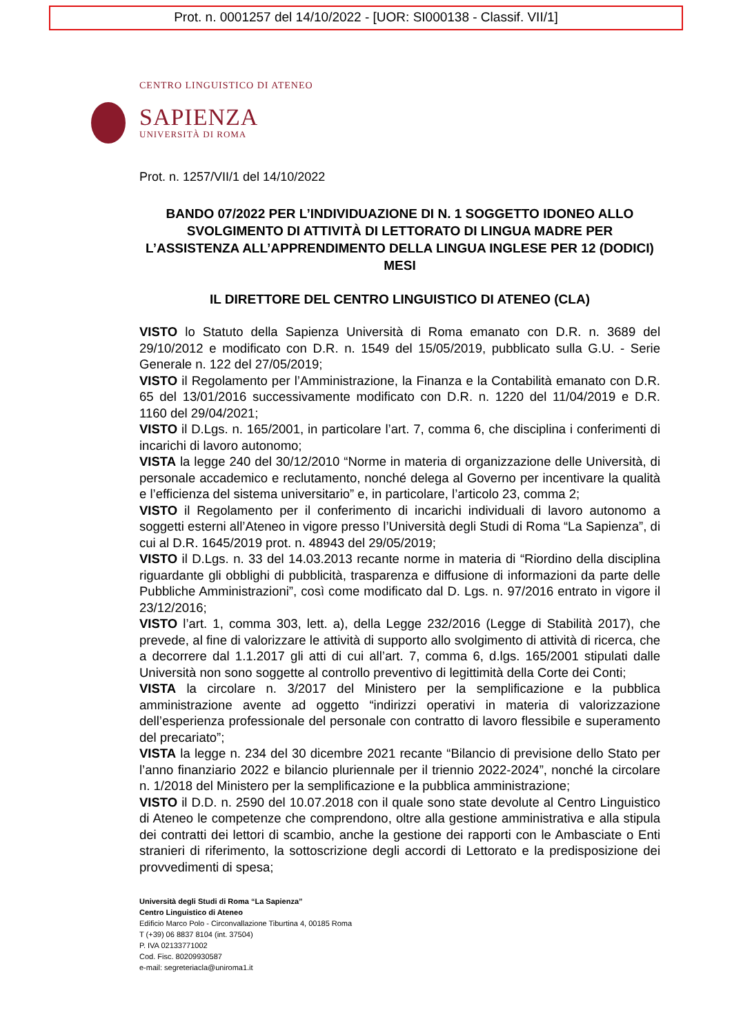Prot. n. 0001257 del 14/10/2022 - [UOR: SI000138 - Classif. VII/1]
CENTRO LINGUISTICO DI ATENEO
SAPIENZA
UNIVERSITÀ DI ROMA
Prot. n. 1257/VII/1 del 14/10/2022
BANDO 07/2022 PER L’INDIVIDUAZIONE DI N. 1 SOGGETTO IDONEO ALLO SVOLGIMENTO DI ATTIVITÀ DI LETTORATO DI LINGUA MADRE PER L’ASSISTENZA ALL’APPRENDIMENTO DELLA LINGUA INGLESE PER 12 (DODICI) MESI
IL DIRETTORE DEL CENTRO LINGUISTICO DI ATENEO (CLA)
VISTO lo Statuto della Sapienza Università di Roma emanato con D.R. n. 3689 del 29/10/2012 e modificato con D.R. n. 1549 del 15/05/2019, pubblicato sulla G.U. - Serie Generale n. 122 del 27/05/2019;
VISTO il Regolamento per l’Amministrazione, la Finanza e la Contabilità emanato con D.R. 65 del 13/01/2016 successivamente modificato con D.R. n. 1220 del 11/04/2019 e D.R. 1160 del 29/04/2021;
VISTO il D.Lgs. n. 165/2001, in particolare l’art. 7, comma 6, che disciplina i conferimenti di incarichi di lavoro autonomo;
VISTA la legge 240 del 30/12/2010 “Norme in materia di organizzazione delle Università, di personale accademico e reclutamento, nonché delega al Governo per incentivare la qualità e l’efficienza del sistema universitario” e, in particolare, l’articolo 23, comma 2;
VISTO il Regolamento per il conferimento di incarichi individuali di lavoro autonomo a soggetti esterni all’Ateneo in vigore presso l’Università degli Studi di Roma “La Sapienza”, di cui al D.R. 1645/2019 prot. n. 48943 del 29/05/2019;
VISTO il D.Lgs. n. 33 del 14.03.2013 recante norme in materia di “Riordino della disciplina riguardante gli obblighi di pubblicità, trasparenza e diffusione di informazioni da parte delle Pubbliche Amministrazioni”, così come modificato dal D. Lgs. n. 97/2016 entrato in vigore il 23/12/2016;
VISTO l’art. 1, comma 303, lett. a), della Legge 232/2016 (Legge di Stabilità 2017), che prevede, al fine di valorizzare le attività di supporto allo svolgimento di attività di ricerca, che a decorrere dal 1.1.2017 gli atti di cui all’art. 7, comma 6, d.lgs. 165/2001 stipulati dalle Università non sono soggette al controllo preventivo di legittimità della Corte dei Conti;
VISTA la circolare n. 3/2017 del Ministero per la semplificazione e la pubblica amministrazione avente ad oggetto “indirizzi operativi in materia di valorizzazione dell’esperienza professionale del personale con contratto di lavoro flessibile e superamento del precariato”;
VISTA la legge n. 234 del 30 dicembre 2021 recante “Bilancio di previsione dello Stato per l’anno finanziario 2022 e bilancio pluriennale per il triennio 2022-2024”, nonché la circolare n. 1/2018 del Ministero per la semplificazione e la pubblica amministrazione;
VISTO il D.D. n. 2590 del 10.07.2018 con il quale sono state devolute al Centro Linguistico di Ateneo le competenze che comprendono, oltre alla gestione amministrativa e alla stipula dei contratti dei lettori di scambio, anche la gestione dei rapporti con le Ambasciate o Enti stranieri di riferimento, la sottoscrizione degli accordi di Lettorato e la predisposizione dei provvedimenti di spesa;
Università degli Studi di Roma “La Sapienza”
Centro Linguistico di Ateneo
Edificio Marco Polo - Circonvallazione Tiburtina 4, 00185 Roma
T (+39) 06 8837 8104 (int. 37504)
P. IVA 02133771002
Cod. Fisc. 80209930587
e-mail: segreteriacla@uniroma1.it